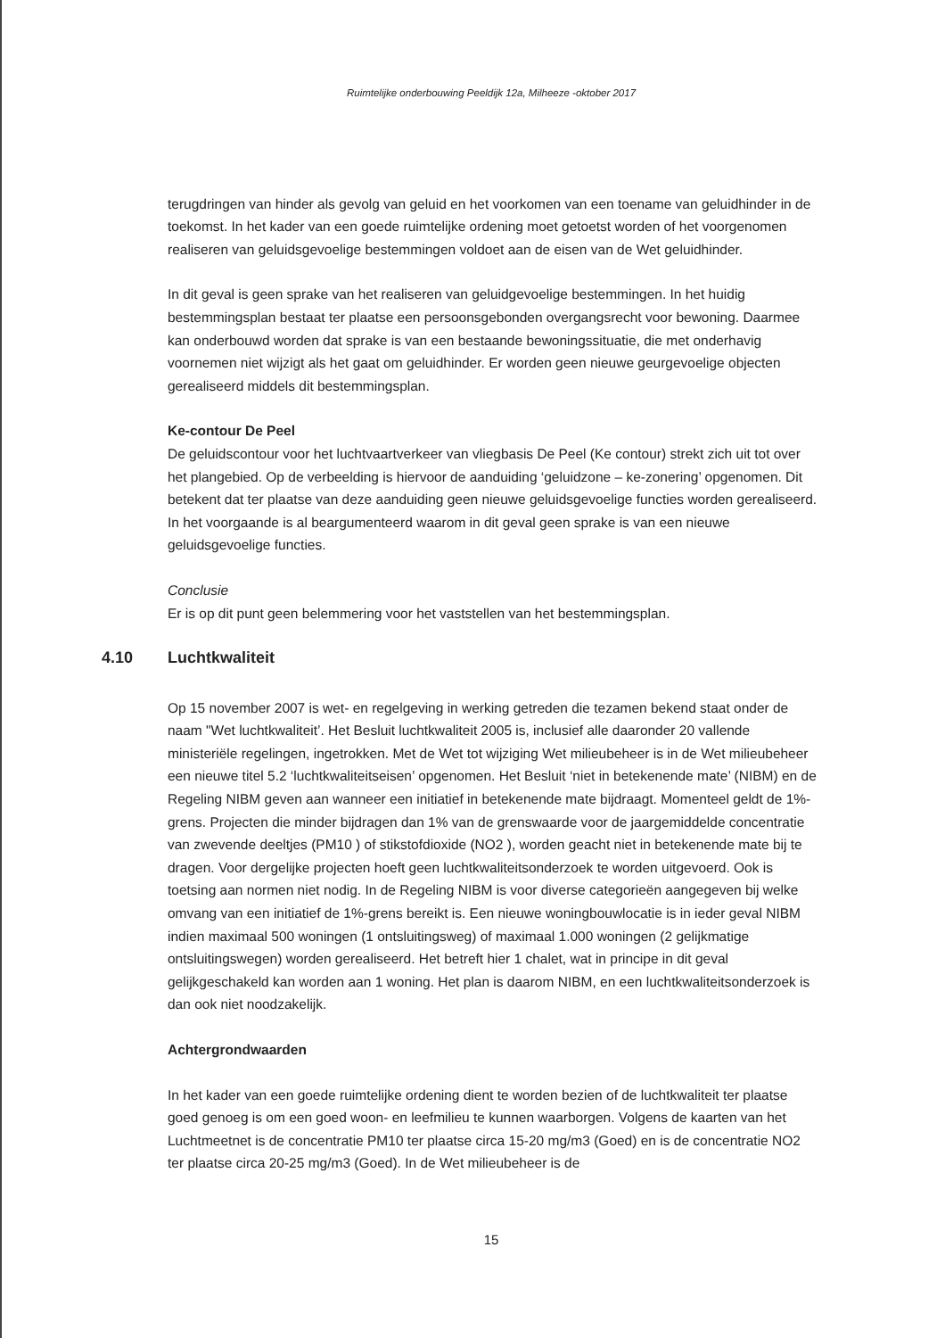Ruimtelijke onderbouwing Peeldijk 12a, Milheeze -oktober 2017
terugdringen van hinder als gevolg van geluid en het voorkomen van een toename van geluidhinder in de toekomst. In het kader van een goede ruimtelijke ordening moet getoetst worden of het voorgenomen realiseren van geluidsgevoelige bestemmingen voldoet aan de eisen van de Wet geluidhinder.
In dit geval is geen sprake van het realiseren van geluidgevoelige bestemmingen. In het huidig bestemmingsplan bestaat ter plaatse een persoonsgebonden overgangsrecht voor bewoning. Daarmee kan onderbouwd worden dat sprake is van een bestaande bewoningssituatie, die met onderhavig voornemen niet wijzigt als het gaat om geluidhinder. Er worden geen nieuwe geurgevoelige objecten gerealiseerd middels dit bestemmingsplan.
Ke-contour De Peel
De geluidscontour voor het luchtvaartverkeer van vliegbasis De Peel (Ke contour) strekt zich uit tot over het plangebied. Op de verbeelding is hiervoor de aanduiding ‘geluidzone – ke-zonering’ opgenomen. Dit betekent dat ter plaatse van deze aanduiding geen nieuwe geluidsgevoelige functies worden gerealiseerd. In het voorgaande is al beargumenteerd waarom in dit geval geen sprake is van een nieuwe geluidsgevoelige functies.
Conclusie
Er is op dit punt geen belemmering voor het vaststellen van het bestemmingsplan.
4.10 Luchtkwaliteit
Op 15 november 2007 is wet- en regelgeving in werking getreden die tezamen bekend staat onder de naam "Wet luchtkwaliteit’. Het Besluit luchtkwaliteit 2005 is, inclusief alle daaronder 20 vallende ministeriële regelingen, ingetrokken. Met de Wet tot wijziging Wet milieubeheer is in de Wet milieubeheer een nieuwe titel 5.2 ‘luchtkwaliteitseisen’ opgenomen. Het Besluit ‘niet in betekenende mate’ (NIBM) en de Regeling NIBM geven aan wanneer een initiatief in betekenende mate bijdraagt. Momenteel geldt de 1%-grens. Projecten die minder bijdragen dan 1% van de grenswaarde voor de jaargemiddelde concentratie van zwevende deeltjes (PM10 ) of stikstofdioxide (NO2 ), worden geacht niet in betekenende mate bij te dragen. Voor dergelijke projecten hoeft geen luchtkwaliteitsonderzoek te worden uitgevoerd. Ook is toetsing aan normen niet nodig. In de Regeling NIBM is voor diverse categorieën aangegeven bij welke omvang van een initiatief de 1%-grens bereikt is. Een nieuwe woningbouwlocatie is in ieder geval NIBM indien maximaal 500 woningen (1 ontsluitingsweg) of maximaal 1.000 woningen (2 gelijkmatige ontsluitingswegen) worden gerealiseerd. Het betreft hier 1 chalet, wat in principe in dit geval gelijkgeschakeld kan worden aan 1 woning. Het plan is daarom NIBM, en een luchtkwaliteitsonderzoek is dan ook niet noodzakelijk.
Achtergrondwaarden
In het kader van een goede ruimtelijke ordening dient te worden bezien of de luchtkwaliteit ter plaatse goed genoeg is om een goed woon- en leefmilieu te kunnen waarborgen. Volgens de kaarten van het Luchtmeetnet is de concentratie PM10 ter plaatse circa 15-20 mg/m3 (Goed) en is de concentratie NO2 ter plaatse circa 20-25 mg/m3 (Goed). In de Wet milieubeheer is de
15